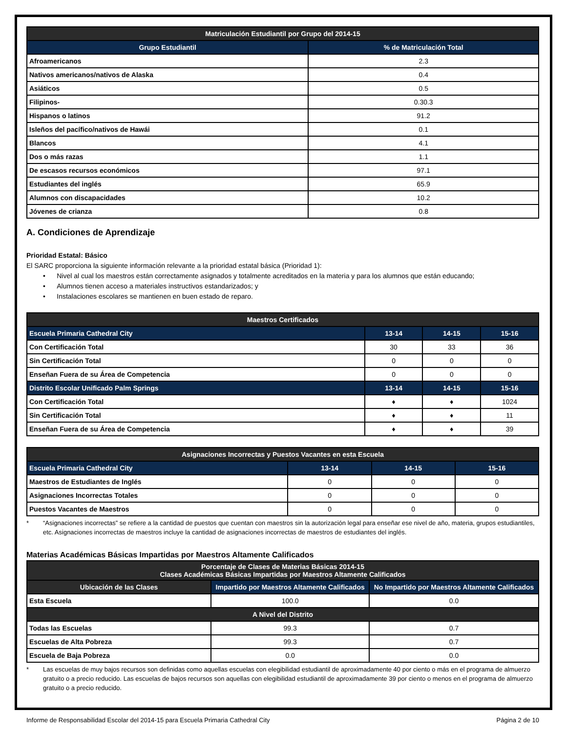| Matriculación Estudiantil por Grupo del 2014-15 | |
| --- | --- |
| Grupo Estudiantil | % de Matriculación Total |
| Afroamericanos | 2.3 |
| Nativos americanos/nativos de Alaska | 0.4 |
| Asiáticos | 0.5 |
| Filipinos- | 0.30.3 |
| Hispanos o latinos | 91.2 |
| Isleños del pacífico/nativos de Hawái | 0.1 |
| Blancos | 4.1 |
| Dos o más razas | 1.1 |
| De escasos recursos económicos | 97.1 |
| Estudiantes del inglés | 65.9 |
| Alumnos con discapacidades | 10.2 |
| Jóvenes de crianza | 0.8 |
A. Condiciones de Aprendizaje
Prioridad Estatal: Básico
El SARC proporciona la siguiente información relevante a la prioridad estatal básica (Prioridad 1):
• Nivel al cual los maestros están correctamente asignados y totalmente acreditados en la materia y para los alumnos que están educando;
• Alumnos tienen acceso a materiales instructivos estandarizados; y
• Instalaciones escolares se mantienen en buen estado de reparo.
| Maestros Certificados | | | |
| --- | --- | --- | --- |
| Escuela Primaria Cathedral City | 13-14 | 14-15 | 15-16 |
| Con Certificación Total | 30 | 33 | 36 |
| Sin Certificación Total | 0 | 0 | 0 |
| Enseñan Fuera de su Área de Competencia | 0 | 0 | 0 |
| Distrito Escolar Unificado Palm Springs | 13-14 | 14-15 | 15-16 |
| Con Certificación Total | ♦ | ♦ | 1024 |
| Sin Certificación Total | ♦ | ♦ | 11 |
| Enseñan Fuera de su Área de Competencia | ♦ | ♦ | 39 |
| Asignaciones Incorrectas y Puestos Vacantes en esta Escuela | | | |
| --- | --- | --- | --- |
| Escuela Primaria Cathedral City | 13-14 | 14-15 | 15-16 |
| Maestros de Estudiantes de Inglés | 0 | 0 | 0 |
| Asignaciones Incorrectas Totales | 0 | 0 | 0 |
| Puestos Vacantes de Maestros | 0 | 0 | 0 |
* “Asignaciones incorrectas” se refiere a la cantidad de puestos que cuentan con maestros sin la autorización legal para enseñar ese nivel de año, materia, grupos estudiantiles, etc. Asignaciones incorrectas de maestros incluye la cantidad de asignaciones incorrectas de maestros de estudiantes del inglés.
Materias Académicas Básicas Impartidas por Maestros Altamente Calificados
| Porcentaje de Clases de Materias Básicas 2014-15 Clases Académicas Básicas Impartidas por Maestros Altamente Calificados | | |
| --- | --- | --- |
| Ubicación de las Clases | Impartido por Maestros Altamente Calificados | No Impartido por Maestros Altamente Calificados |
| Esta Escuela | 100.0 | 0.0 |
| A Nivel del Distrito | | |
| Todas las Escuelas | 99.3 | 0.7 |
| Escuelas de Alta Pobreza | 99.3 | 0.7 |
| Escuela de Baja Pobreza | 0.0 | 0.0 |
* Las escuelas de muy bajos recursos son definidas como aquellas escuelas con elegibilidad estudiantil de aproximadamente 40 por ciento o más en el programa de almuerzo gratuito o a precio reducido. Las escuelas de bajos recursos son aquellas con elegibilidad estudiantil de aproximadamente 39 por ciento o menos en el programa de almuerzo gratuito o a precio reducido.
Informe de Responsabilidad Escolar del 2014-15 para Escuela Primaria Cathedral City Página 2 de 10